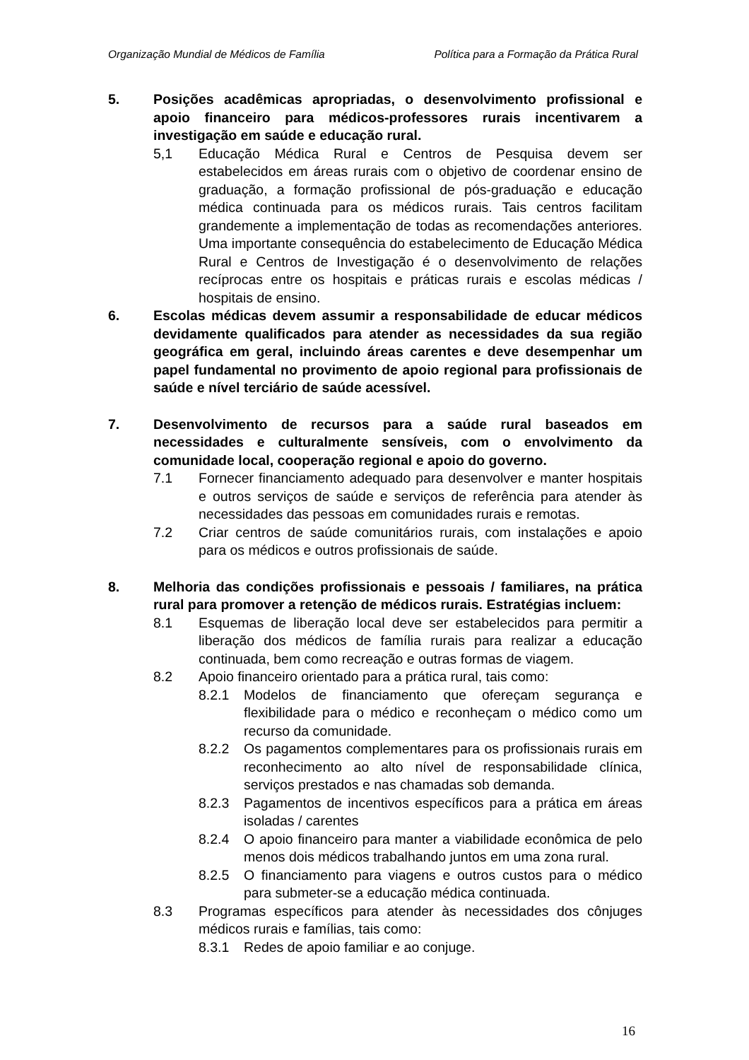Organização Mundial de Médicos de Família Política para a Formação da Prática Rural
5. Posições acadêmicas apropriadas, o desenvolvimento profissional e apoio financeiro para médicos-professores rurais incentivarem a investigação em saúde e educação rural.
5,1 Educação Médica Rural e Centros de Pesquisa devem ser estabelecidos em áreas rurais com o objetivo de coordenar ensino de graduação, a formação profissional de pós-graduação e educação médica continuada para os médicos rurais. Tais centros facilitam grandemente a implementação de todas as recomendações anteriores. Uma importante consequência do estabelecimento de Educação Médica Rural e Centros de Investigação é o desenvolvimento de relações recíprocas entre os hospitais e práticas rurais e escolas médicas / hospitais de ensino.
6. Escolas médicas devem assumir a responsabilidade de educar médicos devidamente qualificados para atender as necessidades da sua região geográfica em geral, incluindo áreas carentes e deve desempenhar um papel fundamental no provimento de apoio regional para profissionais de saúde e nível terciário de saúde acessível.
7. Desenvolvimento de recursos para a saúde rural baseados em necessidades e culturalmente sensíveis, com o envolvimento da comunidade local, cooperação regional e apoio do governo.
7.1 Fornecer financiamento adequado para desenvolver e manter hospitais e outros serviços de saúde e serviços de referência para atender às necessidades das pessoas em comunidades rurais e remotas.
7.2 Criar centros de saúde comunitários rurais, com instalações e apoio para os médicos e outros profissionais de saúde.
8. Melhoria das condições profissionais e pessoais / familiares, na prática rural para promover a retenção de médicos rurais. Estratégias incluem:
8.1 Esquemas de liberação local deve ser estabelecidos para permitir a liberação dos médicos de família rurais para realizar a educação continuada, bem como recreação e outras formas de viagem.
8.2 Apoio financeiro orientado para a prática rural, tais como:
8.2.1 Modelos de financiamento que ofereçam segurança e flexibilidade para o médico e reconheçam o médico como um recurso da comunidade.
8.2.2 Os pagamentos complementares para os profissionais rurais em reconhecimento ao alto nível de responsabilidade clínica, serviços prestados e nas chamadas sob demanda.
8.2.3 Pagamentos de incentivos específicos para a prática em áreas isoladas / carentes
8.2.4 O apoio financeiro para manter a viabilidade econômica de pelo menos dois médicos trabalhando juntos em uma zona rural.
8.2.5 O financiamento para viagens e outros custos para o médico para submeter-se a educação médica continuada.
8.3 Programas específicos para atender às necessidades dos cônjuges médicos rurais e famílias, tais como:
8.3.1 Redes de apoio familiar e ao conjuge.
16